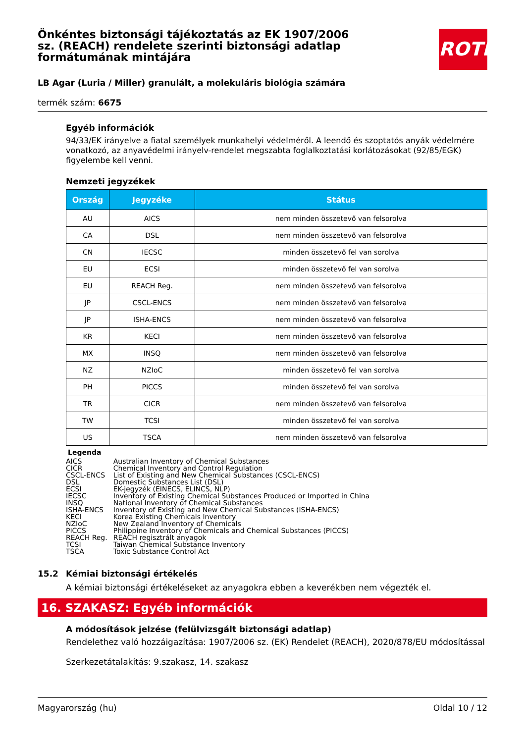ROTH
Önkéntes biztonsági tájékoztatás az EK 1907/2006 sz. (REACH) rendelete szerinti biztonsági adatlap formátumának mintájára
LB Agar (Luria / Miller) granulált, a molekuláris biológia számára
termék szám: 6675
Egyéb információk
94/33/EK irányelve a fiatal személyek munkahelyi védelméről. A leendő és szoptatós anyák védelmére vonatkozó, az anyavédelmi irányelv-rendelet megszabta foglalkoztatási korlátozásokat (92/85/EGK) figyelembe kell venni.
Nemzeti jegyzékek
| Ország | Jegyzéke | Státus |
| --- | --- | --- |
| AU | AICS | nem minden összetevő van felsorolva |
| CA | DSL | nem minden összetevő van felsorolva |
| CN | IECSC | minden összetevő fel van sorolva |
| EU | ECSI | minden összetevő fel van sorolva |
| EU | REACH Reg. | nem minden összetevő van felsorolva |
| JP | CSCL-ENCS | nem minden összetevő van felsorolva |
| JP | ISHA-ENCS | nem minden összetevő van felsorolva |
| KR | KECI | nem minden összetevő van felsorolva |
| MX | INSQ | nem minden összetevő van felsorolva |
| NZ | NZIoC | minden összetevő fel van sorolva |
| PH | PICCS | minden összetevő fel van sorolva |
| TR | CICR | nem minden összetevő van felsorolva |
| TW | TCSI | minden összetevő fel van sorolva |
| US | TSCA | nem minden összetevő van felsorolva |
Legenda
| AICS | Australian Inventory of Chemical Substances |
| CICR | Chemical Inventory and Control Regulation |
| CSCL-ENCS | List of Existing and New Chemical Substances (CSCL-ENCS) |
| DSL | Domestic Substances List (DSL) |
| ECSI | EK-jegyzék (EINECS, ELINCS, NLP) |
| IECSC | Inventory of Existing Chemical Substances Produced or Imported in China |
| INSQ | National Inventory of Chemical Substances |
| ISHA-ENCS | Inventory of Existing and New Chemical Substances (ISHA-ENCS) |
| KECI | Korea Existing Chemicals Inventory |
| NZIoC | New Zealand Inventory of Chemicals |
| PICCS | Philippine Inventory of Chemicals and Chemical Substances (PICCS) |
| REACH Reg. | REACH regisztrált anyagok |
| TCSI | Taiwan Chemical Substance Inventory |
| TSCA | Toxic Substance Control Act |
15.2 Kémiai biztonsági értékelés
A kémiai biztonsági értékeléseket az anyagokra ebben a keverékben nem végezték el.
16. SZAKASZ: Egyéb információk
A módosítások jelzése (felülvizsgált biztonsági adatlap)
Rendelethez való hozzáigazítása: 1907/2006 sz. (EK) Rendelet (REACH), 2020/878/EU módosítással
Szerkezetátalakítás: 9.szakasz, 14. szakasz
Magyarország (hu) Oldal 10 / 12